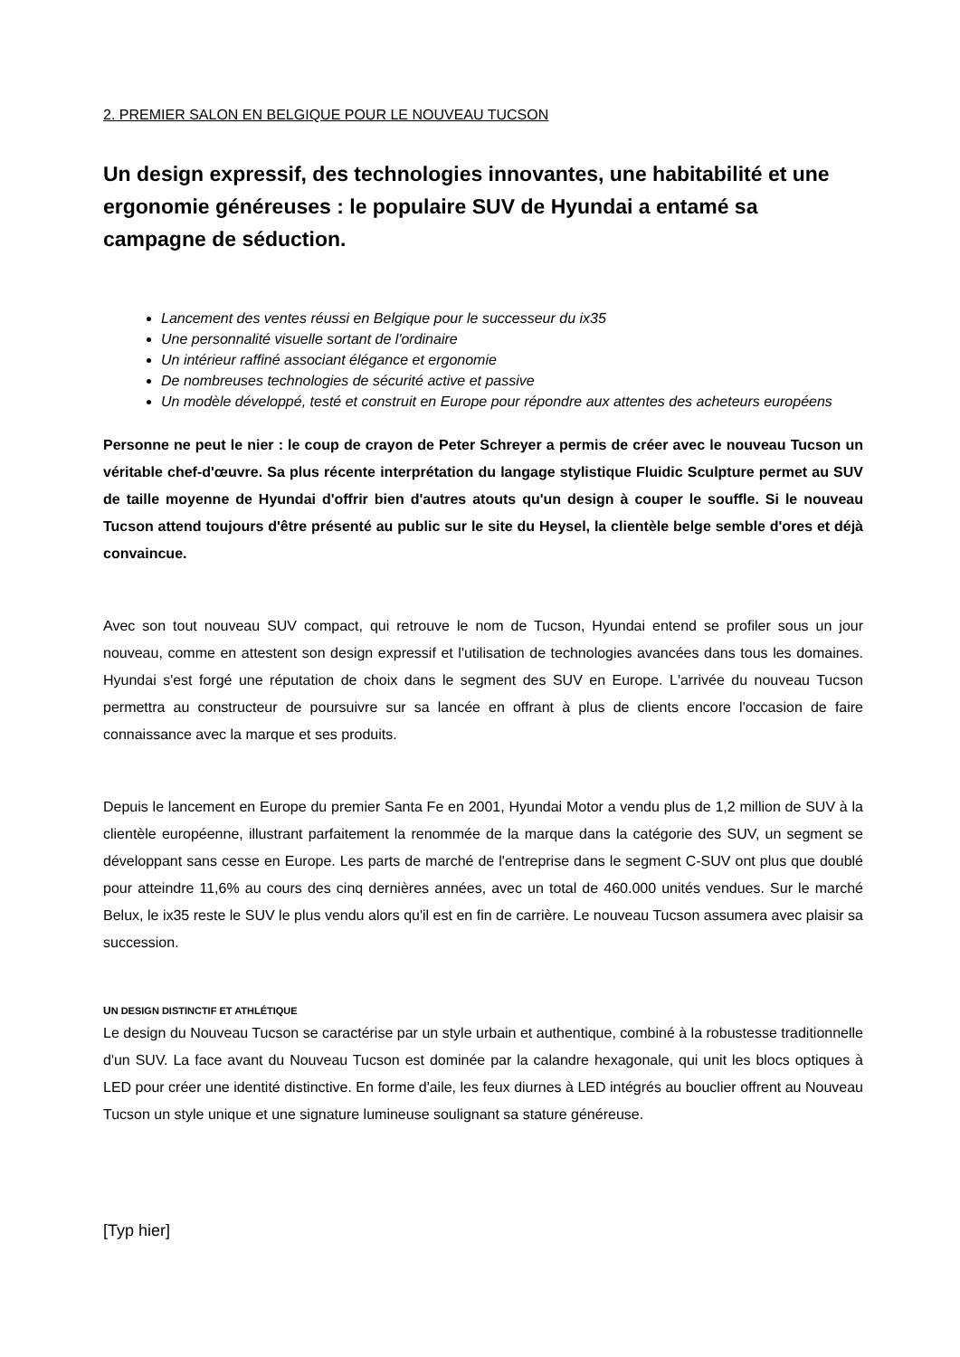2. PREMIER SALON EN BELGIQUE POUR LE NOUVEAU TUCSON
Un design expressif, des technologies innovantes, une habitabilité et une ergonomie généreuses : le populaire SUV de Hyundai a entamé sa campagne de séduction.
Lancement des ventes réussi en Belgique pour le successeur du ix35
Une personnalité visuelle sortant de l'ordinaire
Un intérieur raffiné associant élégance et ergonomie
De nombreuses technologies de sécurité active et passive
Un modèle développé, testé et construit en Europe pour répondre aux attentes des acheteurs européens
Personne ne peut le nier : le coup de crayon de Peter Schreyer a permis de créer avec le nouveau Tucson un véritable chef-d'œuvre. Sa plus récente interprétation du langage stylistique Fluidic Sculpture permet au SUV de taille moyenne de Hyundai d'offrir bien d'autres atouts qu'un design à couper le souffle. Si le nouveau Tucson attend toujours d'être présenté au public sur le site du Heysel, la clientèle belge semble d'ores et déjà convaincue.
Avec son tout nouveau SUV compact, qui retrouve le nom de Tucson, Hyundai entend se profiler sous un jour nouveau, comme en attestent son design expressif et l'utilisation de technologies avancées dans tous les domaines. Hyundai s'est forgé une réputation de choix dans le segment des SUV en Europe. L'arrivée du nouveau Tucson permettra au constructeur de poursuivre sur sa lancée en offrant à plus de clients encore l'occasion de faire connaissance avec la marque et ses produits.
Depuis le lancement en Europe du premier Santa Fe en 2001, Hyundai Motor a vendu plus de 1,2 million de SUV à la clientèle européenne, illustrant parfaitement la renommée de la marque dans la catégorie des SUV, un segment se développant sans cesse en Europe. Les parts de marché de l'entreprise dans le segment C-SUV ont plus que doublé pour atteindre 11,6% au cours des cinq dernières années, avec un total de 460.000 unités vendues. Sur le marché Belux, le ix35 reste le SUV le plus vendu alors qu'il est en fin de carrière. Le nouveau Tucson assumera avec plaisir sa succession.
UN DESIGN DISTINCTIF ET ATHLÉTIQUE
Le design du Nouveau Tucson se caractérise par un style urbain et authentique, combiné à la robustesse traditionnelle d'un SUV. La face avant du Nouveau Tucson est dominée par la calandre hexagonale, qui unit les blocs optiques à LED pour créer une identité distinctive. En forme d'aile, les feux diurnes à LED intégrés au bouclier offrent au Nouveau Tucson un style unique et une signature lumineuse soulignant sa stature généreuse.
[Typ hier]